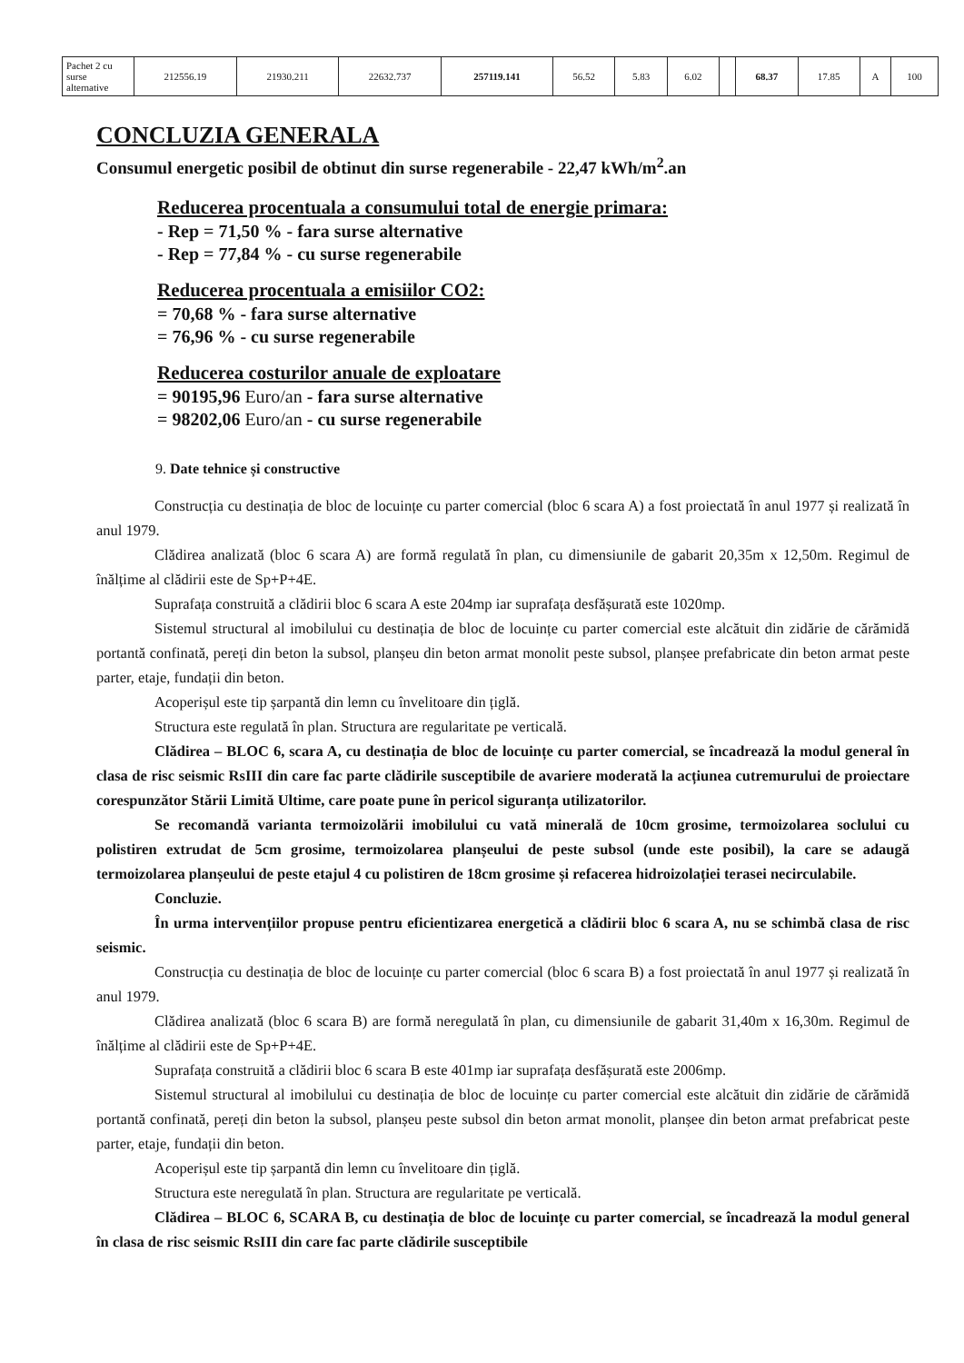| Pachet 2 cu surse alternative | 212556.19 | 21930.211 | 22632.737 | 257119.141 | 56.52 | 5.83 | 6.02 | | 68.37 | 17.85 | A | 100 |
CONCLUZIA GENERALA
Consumul energetic posibil de obtinut din surse regenerabile - 22,47 kWh/m<sup>2</sup>.an
Reducerea procentuala a consumului total de energie primara:
- Rep = 71,50 % - fara surse alternative
- Rep = 77,84 % - cu surse regenerabile
Reducerea procentuala a emisiilor CO2:
= 70,68 % - fara surse alternative
= 76,96 % - cu surse regenerabile
Reducerea costurilor anuale de exploatare
= 90195,96 Euro/an - fara surse alternative
= 98202,06 Euro/an - cu surse regenerabile
9. Date tehnice și constructive
Construcția cu destinația de bloc de locuințe cu parter comercial (bloc 6 scara A) a fost proiectată în anul 1977 și realizată în anul 1979.
Clădirea analizată (bloc 6 scara A) are formă regulată în plan, cu dimensiunile de gabarit 20,35m x 12,50m. Regimul de înălțime al clădirii este de Sp+P+4E.
Suprafața construită a clădirii bloc 6 scara A este 204mp iar suprafața desfășurată este 1020mp.
Sistemul structural al imobilului cu destinația de bloc de locuințe cu parter comercial este alcătuit din zidărie de cărămidă portantă confinată, pereți din beton la subsol, planșeu din beton armat monolit peste subsol, planșee prefabricate din beton armat peste parter, etaje, fundații din beton.
Acoperișul este tip șarpantă din lemn cu învelitoare din țiglă.
Structura este regulată în plan. Structura are regularitate pe verticală.
Clădirea – BLOC 6, scara A, cu destinația de bloc de locuințe cu parter comercial, se încadrează la modul general în clasa de risc seismic RsIII din care fac parte clădirile susceptibile de avariere moderată la acțiunea cutremurului de proiectare corespunzător Stării Limită Ultime, care poate pune în pericol siguranța utilizatorilor.
Se recomandă varianta termoizolării imobilului cu vată minerală de 10cm grosime, termoizolarea soclului cu polistiren extrudat de 5cm grosime, termoizolarea planșeului de peste subsol (unde este posibil), la care se adaugă termoizolarea planșeului de peste etajul 4 cu polistiren de 18cm grosime și refacerea hidroizolației terasei necirculabile.
Concluzie.
În urma intervențiilor propuse pentru eficientizarea energetică a clădirii bloc 6 scara A, nu se schimbă clasa de risc seismic.
Construcția cu destinația de bloc de locuințe cu parter comercial (bloc 6 scara B) a fost proiectată în anul 1977 și realizată în anul 1979.
Clădirea analizată (bloc 6 scara B) are formă neregulată în plan, cu dimensiunile de gabarit 31,40m x 16,30m. Regimul de înălțime al clădirii este de Sp+P+4E.
Suprafața construită a clădirii bloc 6 scara B este 401mp iar suprafața desfășurată este 2006mp.
Sistemul structural al imobilului cu destinația de bloc de locuințe cu parter comercial este alcătuit din zidărie de cărămidă portantă confinată, pereți din beton la subsol, planșeu peste subsol din beton armat monolit, planșee din beton armat prefabricat peste parter, etaje, fundații din beton.
Acoperișul este tip șarpantă din lemn cu învelitoare din țiglă.
Structura este neregulată în plan. Structura are regularitate pe verticală.
Clădirea – BLOC 6, SCARA B, cu destinația de bloc de locuințe cu parter comercial, se încadrează la modul general în clasa de risc seismic RsIII din care fac parte clădirile susceptibile